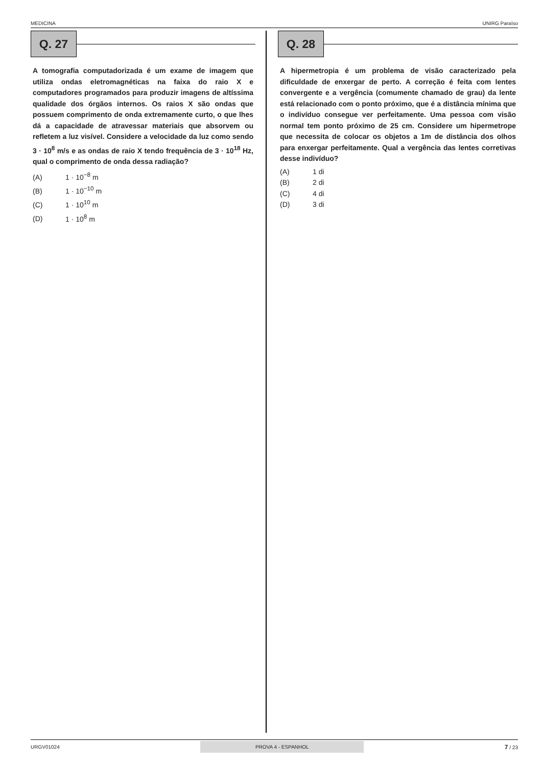MEDICINA UNIRG Paraíso
Q. 27
A tomografia computadorizada é um exame de imagem que utiliza ondas eletromagnéticas na faixa do raio X e computadores programados para produzir imagens de altíssima qualidade dos órgãos internos. Os raios X são ondas que possuem comprimento de onda extremamente curto, o que lhes dá a capacidade de atravessar materiais que absorvem ou refletem a luz visível. Considere a velocidade da luz como sendo 3 · 10<sup>8</sup> m/s e as ondas de raio X tendo frequência de 3 · 10<sup>18</sup> Hz, qual o comprimento de onda dessa radiação?
(A) 1 · 10<sup>−8</sup> m
(B) 1 · 10<sup>−10</sup> m
(C) 1 · 10<sup>10</sup> m
(D) 1 · 10<sup>8</sup> m
Q. 28
A hipermetropia é um problema de visão caracterizado pela dificuldade de enxergar de perto. A correção é feita com lentes convergente e a vergência (comumente chamado de grau) da lente está relacionado com o ponto próximo, que é a distância mínima que o indivíduo consegue ver perfeitamente. Uma pessoa com visão normal tem ponto próximo de 25 cm. Considere um hipermetrope que necessita de colocar os objetos a 1m de distância dos olhos para enxergar perfeitamente. Qual a vergência das lentes corretivas desse indivíduo?
(A) 1 di
(B) 2 di
(C) 4 di
(D) 3 di
URGV01024 PROVA 4 - ESPANHOL 7 / 23